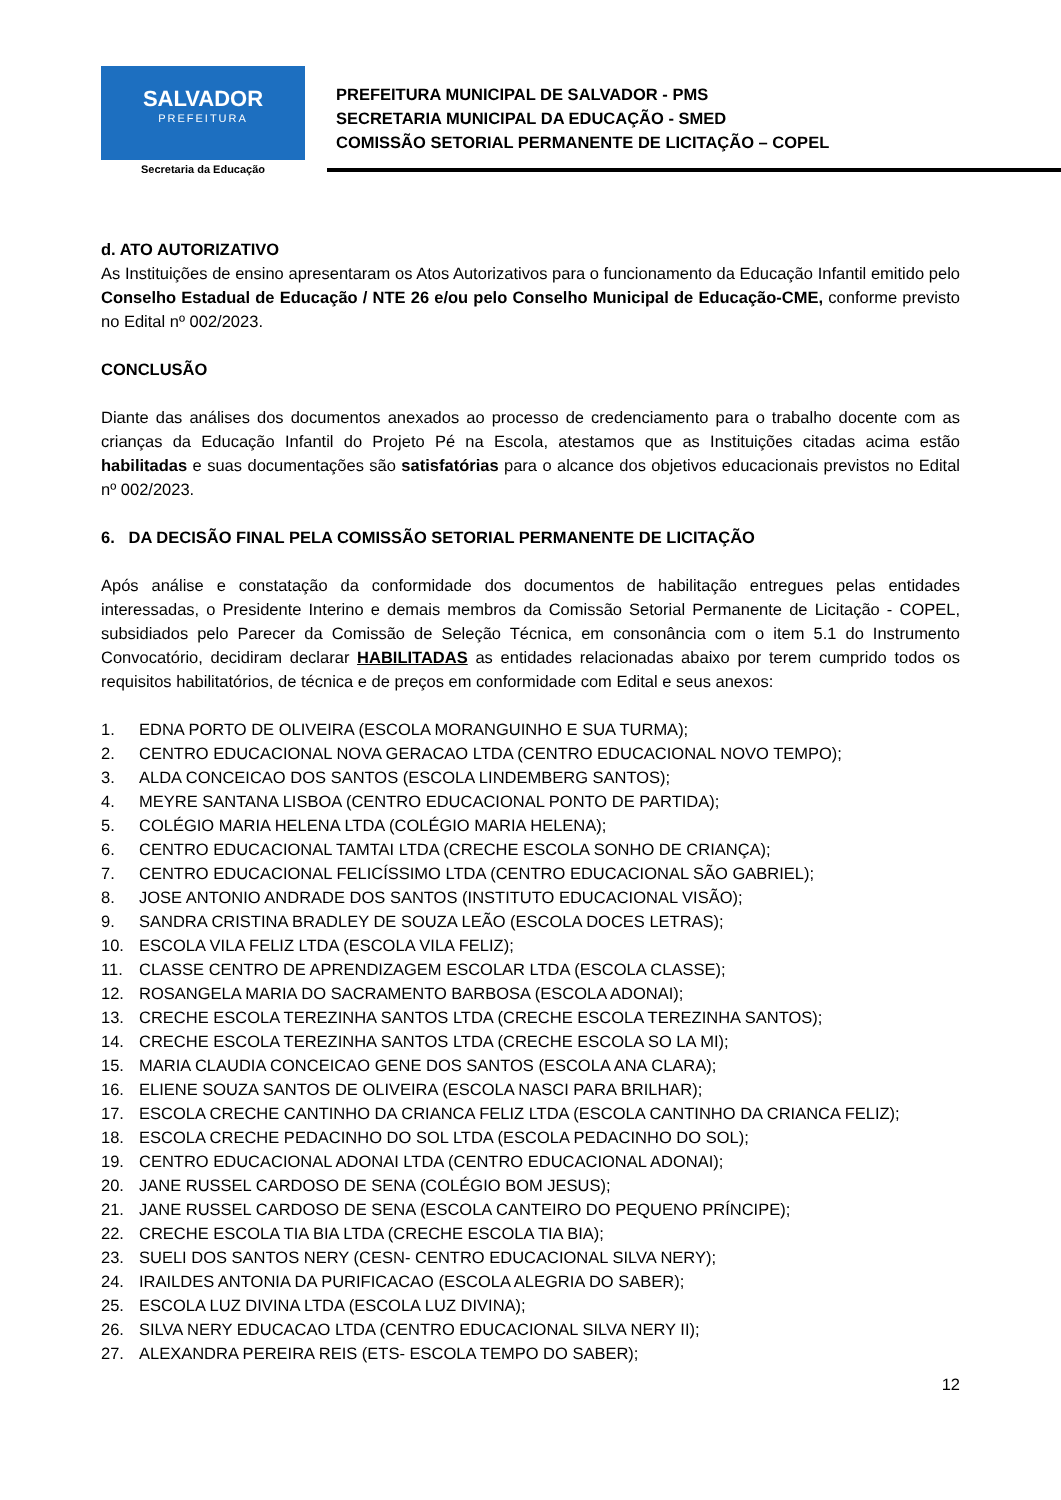SALVADOR
PREFEITURA
Secretaria da Educação
PREFEITURA MUNICIPAL DE SALVADOR - PMS
SECRETARIA MUNICIPAL DA EDUCAÇÃO - SMED
COMISSÃO SETORIAL PERMANENTE DE LICITAÇÃO – COPEL
d. ATO AUTORIZATIVO
As Instituições de ensino apresentaram os Atos Autorizativos para o funcionamento da Educação Infantil emitido pelo Conselho Estadual de Educação / NTE 26 e/ou pelo Conselho Municipal de Educação-CME, conforme previsto no Edital nº 002/2023.
CONCLUSÃO
Diante das análises dos documentos anexados ao processo de credenciamento para o trabalho docente com as crianças da Educação Infantil do Projeto Pé na Escola, atestamos que as Instituições citadas acima estão habilitadas e suas documentações são satisfatórias para o alcance dos objetivos educacionais previstos no Edital nº 002/2023.
6. DA DECISÃO FINAL PELA COMISSÃO SETORIAL PERMANENTE DE LICITAÇÃO
Após análise e constatação da conformidade dos documentos de habilitação entregues pelas entidades interessadas, o Presidente Interino e demais membros da Comissão Setorial Permanente de Licitação - COPEL, subsidiados pelo Parecer da Comissão de Seleção Técnica, em consonância com o item 5.1 do Instrumento Convocatório, decidiram declarar HABILITADAS as entidades relacionadas abaixo por terem cumprido todos os requisitos habilitatórios, de técnica e de preços em conformidade com Edital e seus anexos:
1. EDNA PORTO DE OLIVEIRA (ESCOLA MORANGUINHO E SUA TURMA);
2. CENTRO EDUCACIONAL NOVA GERACAO LTDA (CENTRO EDUCACIONAL NOVO TEMPO);
3. ALDA CONCEICAO DOS SANTOS (ESCOLA LINDEMBERG SANTOS);
4. MEYRE SANTANA LISBOA (CENTRO EDUCACIONAL PONTO DE PARTIDA);
5. COLÉGIO MARIA HELENA LTDA (COLÉGIO MARIA HELENA);
6. CENTRO EDUCACIONAL TAMTAI LTDA (CRECHE ESCOLA SONHO DE CRIANÇA);
7. CENTRO EDUCACIONAL FELICÍSSIMO LTDA (CENTRO EDUCACIONAL SÃO GABRIEL);
8. JOSE ANTONIO ANDRADE DOS SANTOS (INSTITUTO EDUCACIONAL VISÃO);
9. SANDRA CRISTINA BRADLEY DE SOUZA LEÃO (ESCOLA DOCES LETRAS);
10. ESCOLA VILA FELIZ LTDA (ESCOLA VILA FELIZ);
11. CLASSE CENTRO DE APRENDIZAGEM ESCOLAR LTDA (ESCOLA CLASSE);
12. ROSANGELA MARIA DO SACRAMENTO BARBOSA (ESCOLA ADONAI);
13. CRECHE ESCOLA TEREZINHA SANTOS LTDA (CRECHE ESCOLA TEREZINHA SANTOS);
14. CRECHE ESCOLA TEREZINHA SANTOS LTDA (CRECHE ESCOLA SO LA MI);
15. MARIA CLAUDIA CONCEICAO GENE DOS SANTOS (ESCOLA ANA CLARA);
16. ELIENE SOUZA SANTOS DE OLIVEIRA (ESCOLA NASCI PARA BRILHAR);
17. ESCOLA CRECHE CANTINHO DA CRIANCA FELIZ LTDA (ESCOLA CANTINHO DA CRIANCA FELIZ);
18. ESCOLA CRECHE PEDACINHO DO SOL LTDA (ESCOLA PEDACINHO DO SOL);
19. CENTRO EDUCACIONAL ADONAI LTDA (CENTRO EDUCACIONAL ADONAI);
20. JANE RUSSEL CARDOSO DE SENA (COLÉGIO BOM JESUS);
21. JANE RUSSEL CARDOSO DE SENA (ESCOLA CANTEIRO DO PEQUENO PRÍNCIPE);
22. CRECHE ESCOLA TIA BIA LTDA (CRECHE ESCOLA TIA BIA);
23. SUELI DOS SANTOS NERY (CESN- CENTRO EDUCACIONAL SILVA NERY);
24. IRAILDES ANTONIA DA PURIFICACAO (ESCOLA ALEGRIA DO SABER);
25. ESCOLA LUZ DIVINA LTDA (ESCOLA LUZ DIVINA);
26. SILVA NERY EDUCACAO LTDA (CENTRO EDUCACIONAL SILVA NERY II);
27. ALEXANDRA PEREIRA REIS (ETS- ESCOLA TEMPO DO SABER);
12